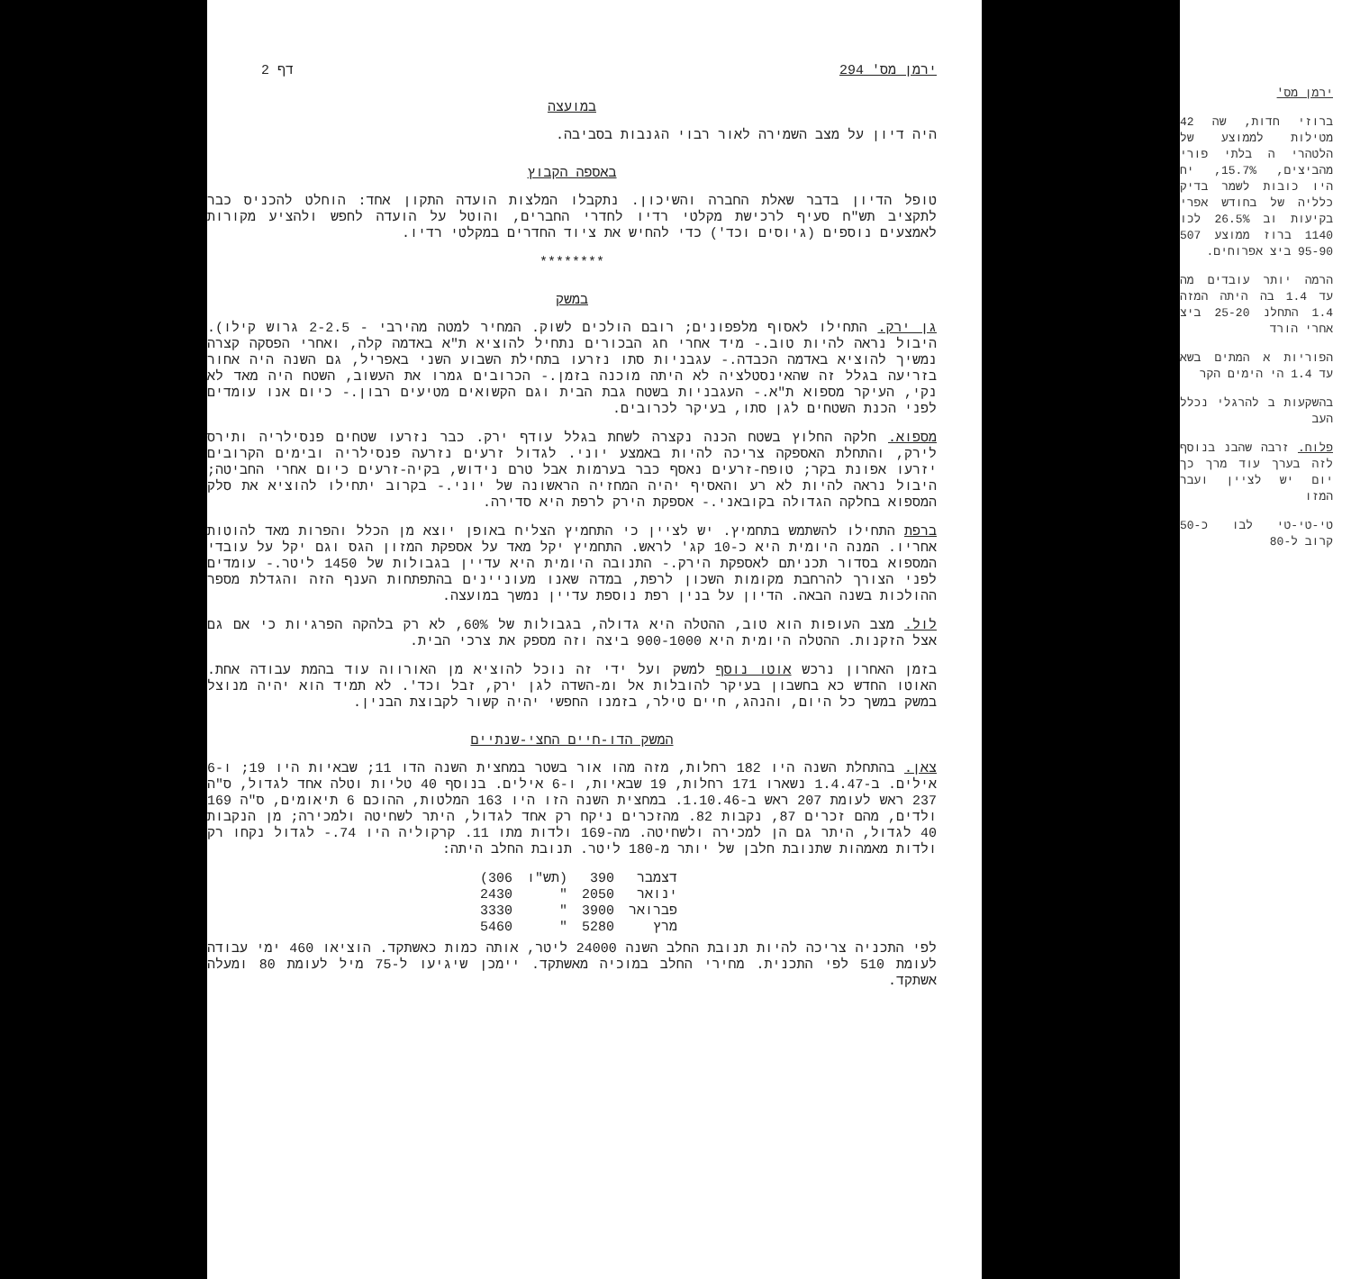ירמן מס' 294 דף 2
במועצה
היה דיון על מצב השמירה לאור רבוי הגנבות בסביבה.
באספה הקבוץ
טופל הדיון בדבר שאלת החברה והשיכון. נתקבלו המלצות הועדה התקון אחד: הוחלט להכניס כבר לתקציב תש"ח סעיף לרכישת מקלטי רדיו לחדרי החברים, והוטל על הועדה לחפש ולהציע מקורות לאמצעים נוספים (גיוסים וכד') כדי להחיש את ציוד החדרים במקלטי רדיו.
********
במשק
גן ירק. התחילו לאסוף מלפפונים; רובם הולכים לשוק. המחיר למטה מהירבי - 2-2.5 גרוש קילו). היבול נראה להיות טוב.- מיד אחרי חג הבכורים נתחיל להוציא ת"א באדמה קלה, ואחרי הפסקה קצרה נמשיך להוציא באדמה הכבדה.- עגבניות סתו נזרעו בתחילת השבוע השני באפריל, גם השנה היה אחור בזריעה בגלל זה שהאינסטלציה לא היתה מוכנה בזמן.- הכרובים גמרו את העשוב, השטח היה מאד לא נקי, העיקר מספוא ת"א.- העגבניות בשטח גבת הבית וגם הקשואים מטיעים רבון.- כיום אנו עומדים לפני הכנת השטחים לגן סתו, בעיקר לכרובים.
מספוא. חלקה החלוץ בשטח הכנה נקצרה לשחת בגלל עודף ירק. כבר נזרעו שטחים פנסילריה ותירס לירק, והתחלת האספקה צריכה להיות באמצע יוני. לגדול זרעים נזרעה פנסילריה ובימים הקרובים יזרעו אפונת בקר; טופח-זרעים נאסף כבר בערמות אבל טרם נידוש, בקיה-זרעים כיום אחרי החביטה; היבול נראה להיות לא רע והאסיף יהיה המחזיה הראשונה של יוני.- בקרוב יתחילו להוציא את סלק המספוא בחלקה הגדולה בקובאני.- אספקת הירק לרפת היא סדירה.
ברפת התחילו להשתמש בתחמיץ. יש לציין כי התחמיץ הצליח באופן יוצא מן הכלל והפרות מאד להוטות אחריו. המנה היומית היא כ-10 קג' לראש. התחמיץ יקל מאד על אספקת המזון הגס וגם יקל על עובדי המספוא בסדור תכניתם לאספקת הירק.- התנובה היומית היא עדיין בגבולות של 1450 ליטר.- עומדים לפני הצורך להרחבת מקומות השכון לרפת, במדה שאנו מעוניינים בהתפתחות הענף הזה והגדלת מספר ההולכות בשנה הבאה. הדיון על בנין רפת נוספת עדיין נמשך במועצה.
לול. מצב העופות הוא טוב, ההטלה היא גדולה, בגבולות של 60%, לא רק בלהקה הפרגיות כי אם גם אצל הזקנות. ההטלה היומית היא 900-1000 ביצה וזה מספק את צרכי הבית.
בזמן האחרון נרכש אוטו נוסף למשק ועל ידי זה נוכל להוציא מן האורווה עוד בהמת עבודה אחת. האוטו החדש כא בחשבון בעיקר להובלות אל ומ-השדה לגן ירק, זבל וכד'. לא תמיד הוא יהיה מנוצל במשק במשך כל היום, והנהג, חיים טילר, בזמנו החפשי יהיה קשור לקבוצת הבנין.
המשק הדו-חיים החצי-שנתיים
צאן. בהתחלת השנה היו 182 רחלות, מזה מהו אור בשטר במחצית השנה הדו 11; שבאיות היו 19; ו-6 אילים. ב-1.4.47 נשארו 171 רחלות, 19 שבאיות, ו-6 אילים. בנוסף 40 טליות וטלה אחד לגדול, ס"ה 237 ראש לעומת 207 ראש ב-1.10.46. במחצית השנה הזו היו 163 המלטות, ההוכם 6 תיאומים, ס"ה 169 ולדים, מהם זכרים 87, נקבות 82. מהזכרים ניקח רק אחד לגדול, היתר לשחיטה ולמכירה; מן הנקבות 40 לגדול, היתר גם הן למכירה ולשחיטה. מה-169 ולדות מתו 11. קרקוליה היו 74.- לגדול נקחו רק ולדות מאמהות שתנובת חלבן של יותר מ-180 ליטר. תנובת החלב היתה:
| דצמבר | 390 | (תש"ו | 306) |
| ינואר | 2050 | " | 2430 |
| פברואר | 3900 | " | 3330 |
| מרץ | 5280 | " | 5460 |
לפי התכניה צריכה להיות תנובת החלב השנה 24000 ליטר, אותה כמות כאשתקד. הוציאו 460 ימי עבודה לעומת 510 לפי התכנית. מחירי החלב במוכיה מאשתקד. יימכן שיגיעו ל-75 מיל לעומת 80 ומעלה אשתקד.
ירמן מס'
ברוזי חדות, שה 42 מטילות לממוצע של הלטהרי ה בלתי פורי מהביצים, 15.7%, יח היו כובות לשמר בדיק כלליה של בחודש אפרי בקיעות וב 26.5% לכו 1140 ברוז ממוצע 507 95-90 ביצ אפרוחים.
הרמה יותר עובדים מה עד 1.4 בה היתה המזה 1.4 התחלנ 25-20 ביצ אחרי הורד
הפוריות א המתים בשא עד 1.4 הי הימים הקר
בהשקעות ב להרגלי נכלל העב
פלוח. זרבה שהבנ בנוסף לזה בערך עוד מרך כך יום יש לציין ועבר המזו
טי-טי-טי לבו כ-50 קרוב ל-80